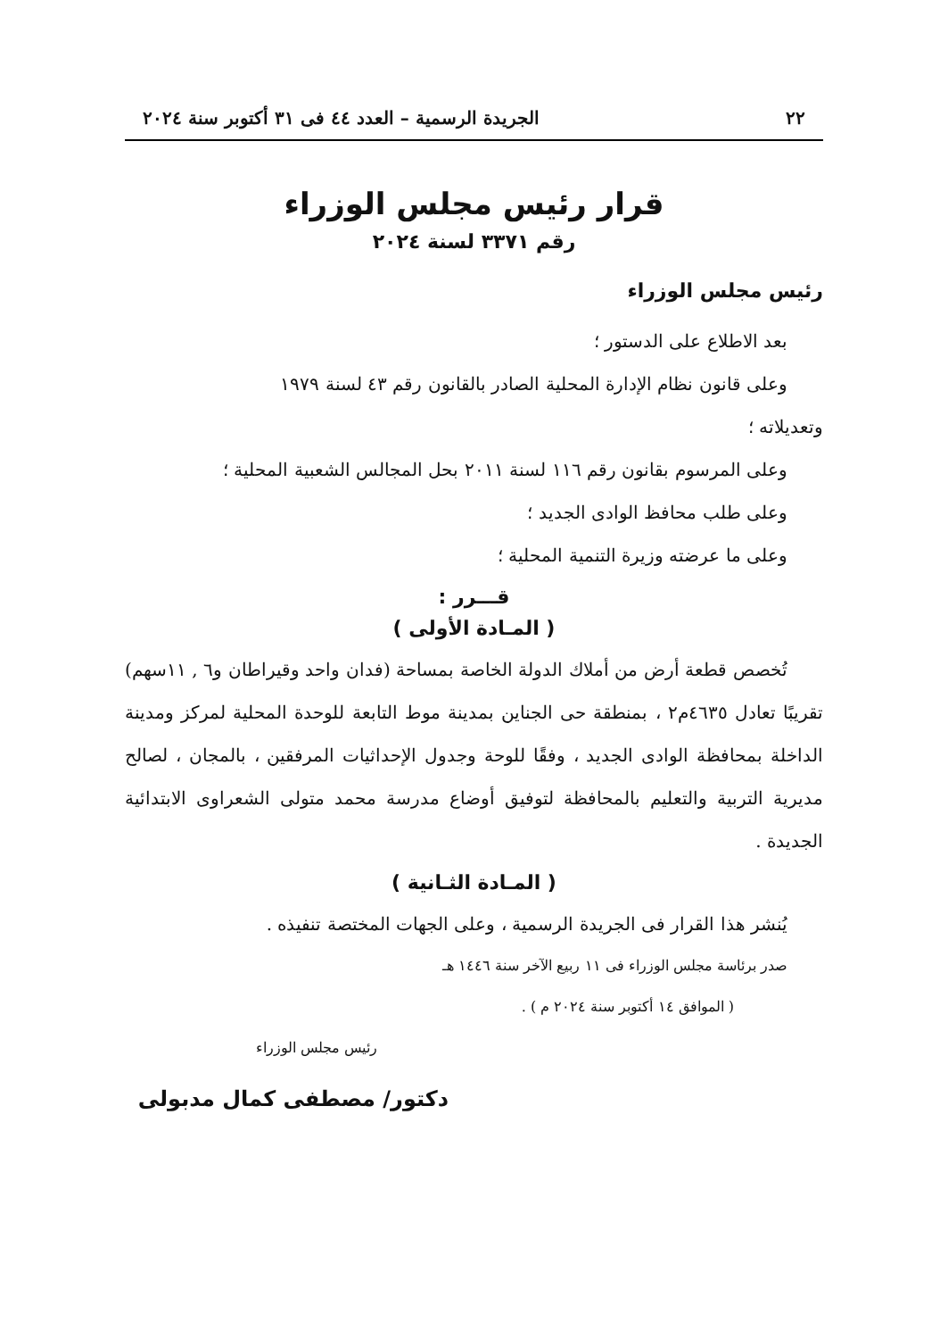٢٢ الجريدة الرسمية – العدد ٤٤ فى ٣١ أكتوبر سنة ٢٠٢٤
قرار رئيس مجلس الوزراء
رقم ٣٣٧١ لسنة ٢٠٢٤
رئيس مجلس الوزراء
بعد الاطلاع على الدستور ؛
وعلى قانون نظام الإدارة المحلية الصادر بالقانون رقم ٤٣ لسنة ١٩٧٩
وتعديلاته ؛
وعلى المرسوم بقانون رقم ١١٦ لسنة ٢٠١١ بحل المجالس الشعبية المحلية ؛
وعلى طلب محافظ الوادى الجديد ؛
وعلى ما عرضته وزيرة التنمية المحلية ؛
قـــرر :
( المـادة الأولى )
تُخصص قطعة أرض من أملاك الدولة الخاصة بمساحة (فدان واحد وقيراطان و٦ , ١١سهم) تقريبًا تعادل ٤٦٣٥م٢ ، بمنطقة حى الجناين بمدينة موط التابعة للوحدة المحلية لمركز ومدينة الداخلة بمحافظة الوادى الجديد ، وفقًا للوحة وجدول الإحداثيات المرفقين ، بالمجان ، لصالح مديرية التربية والتعليم بالمحافظة لتوفيق أوضاع مدرسة محمد متولى الشعراوى الابتدائية الجديدة .
( المـادة الثـانية )
يُنشر هذا القرار فى الجريدة الرسمية ، وعلى الجهات المختصة تنفيذه .
صدر برئاسة مجلس الوزراء فى ١١ ربيع الآخر سنة ١٤٤٦ هـ
( الموافق ١٤ أكتوبر سنة ٢٠٢٤ م ) .
رئيس مجلس الوزراء
دكتور/ مصطفى كمال مدبولى